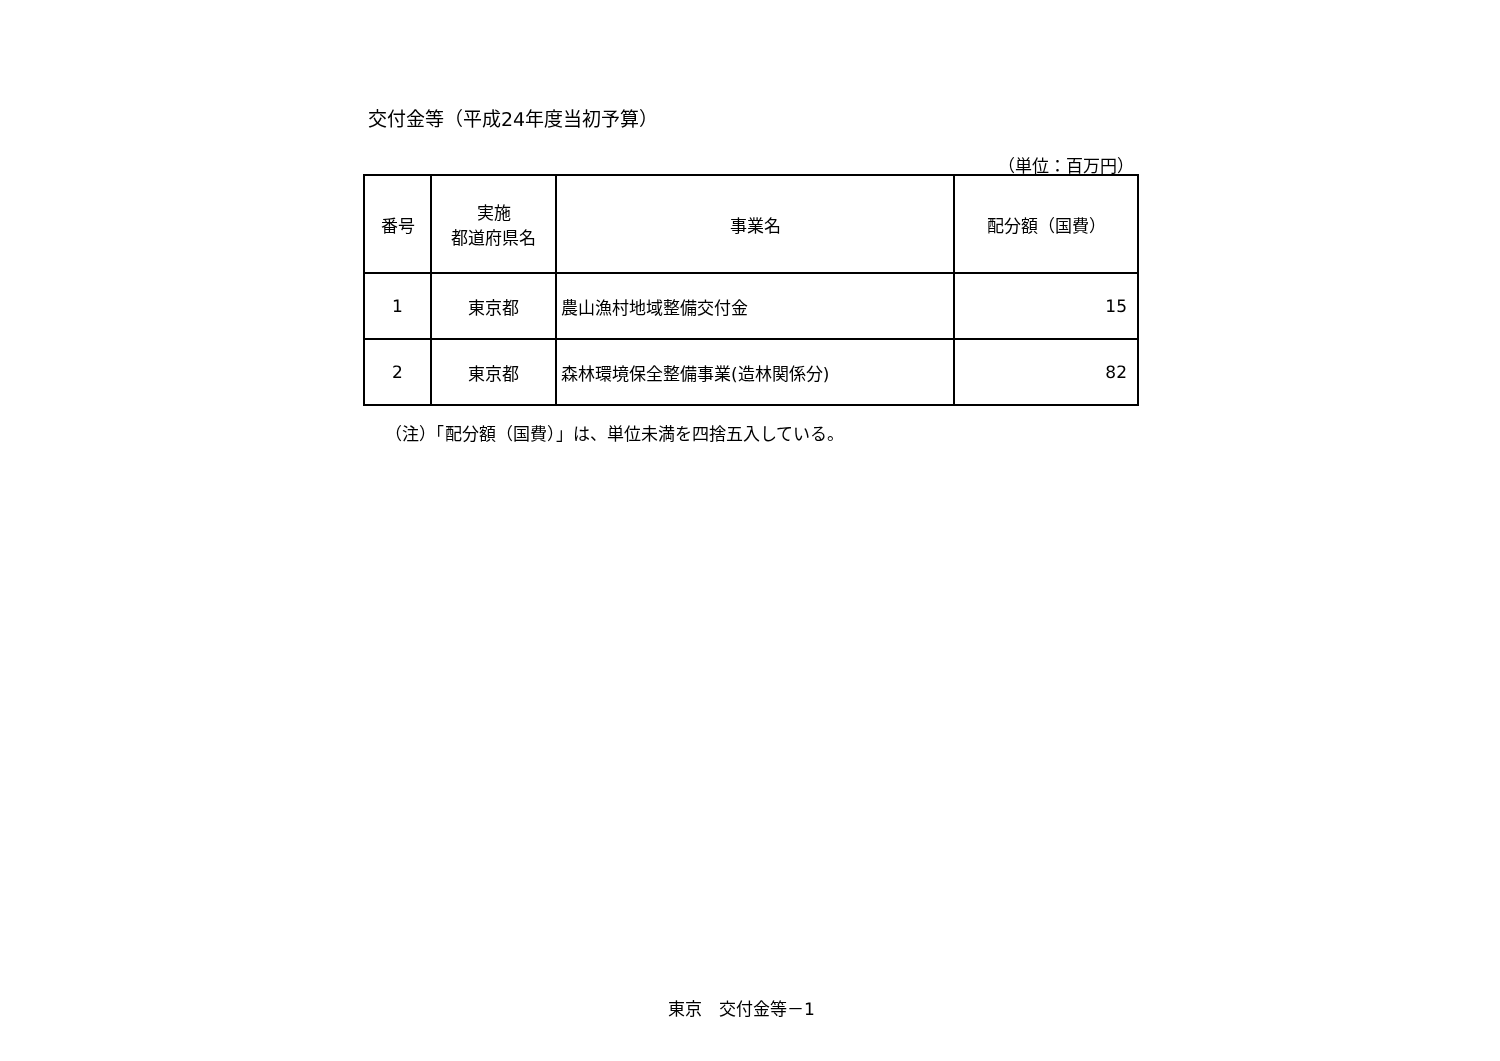交付金等（平成24年度当初予算）
（単位：百万円）
| 番号 | 実施 都道府県名 | 事業名 | 配分額（国費） |
| --- | --- | --- | --- |
| 1 | 東京都 | 農山漁村地域整備交付金 | 15 |
| 2 | 東京都 | 森林環境保全整備事業(造林関係分) | 82 |
（注）「配分額（国費）」は、単位未満を四捨五入している。
東京　交付金等－1